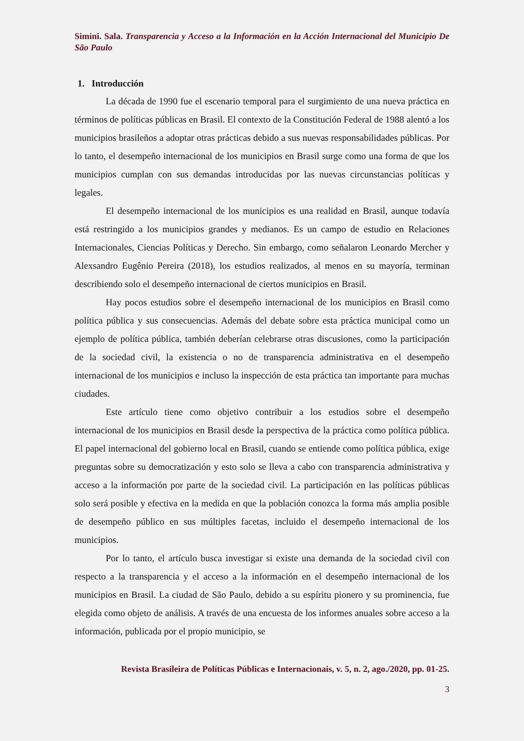Simini. Sala. Transparencia y Acceso a la Información en la Acción Internacional del Municipio De São Paulo
1. Introducción
La década de 1990 fue el escenario temporal para el surgimiento de una nueva práctica en términos de políticas públicas en Brasil. El contexto de la Constitución Federal de 1988 alentó a los municipios brasileños a adoptar otras prácticas debido a sus nuevas responsabilidades públicas. Por lo tanto, el desempeño internacional de los municipios en Brasil surge como una forma de que los municipios cumplan con sus demandas introducidas por las nuevas circunstancias políticas y legales.
El desempeño internacional de los municipios es una realidad en Brasil, aunque todavía está restringido a los municipios grandes y medianos. Es un campo de estudio en Relaciones Internacionales, Ciencias Políticas y Derecho. Sin embargo, como señalaron Leonardo Mercher y Alexsandro Eugênio Pereira (2018), los estudios realizados, al menos en su mayoría, terminan describiendo solo el desempeño internacional de ciertos municipios en Brasil.
Hay pocos estudios sobre el desempeño internacional de los municipios en Brasil como política pública y sus consecuencias. Además del debate sobre esta práctica municipal como un ejemplo de política pública, también deberían celebrarse otras discusiones, como la participación de la sociedad civil, la existencia o no de transparencia administrativa en el desempeño internacional de los municipios e incluso la inspección de esta práctica tan importante para muchas ciudades.
Este artículo tiene como objetivo contribuir a los estudios sobre el desempeño internacional de los municipios en Brasil desde la perspectiva de la práctica como política pública. El papel internacional del gobierno local en Brasil, cuando se entiende como política pública, exige preguntas sobre su democratización y esto solo se lleva a cabo con transparencia administrativa y acceso a la información por parte de la sociedad civil. La participación en las políticas públicas solo será posible y efectiva en la medida en que la población conozca la forma más amplia posible de desempeño público en sus múltiples facetas, incluido el desempeño internacional de los municipios.
Por lo tanto, el artículo busca investigar si existe una demanda de la sociedad civil con respecto a la transparencia y el acceso a la información en el desempeño internacional de los municipios en Brasil. La ciudad de São Paulo, debido a su espíritu pionero y su prominencia, fue elegida como objeto de análisis. A través de una encuesta de los informes anuales sobre acceso a la información, publicada por el propio municipio, se
Revista Brasileira de Políticas Públicas e Internacionais, v. 5, n. 2, ago./2020, pp. 01-25.
3